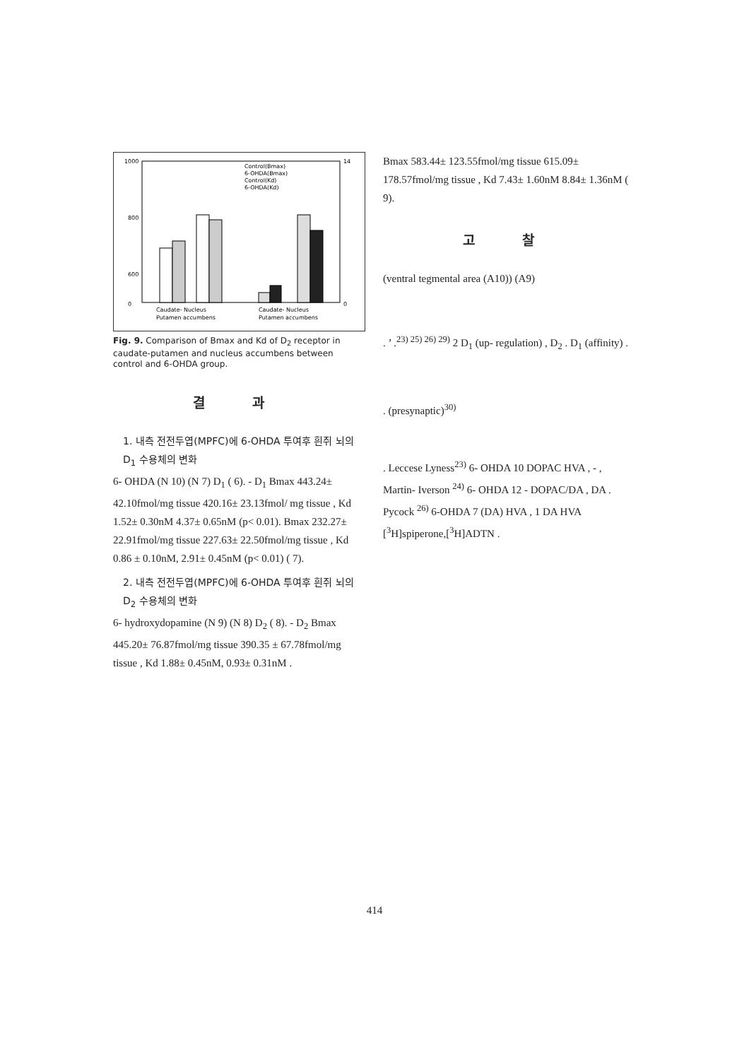1000
800
600
0
14
0
Caudate- Nucleus
Caudate- Nucleus
Putamen accumbens
Putamen accumbens
Control(Bmax)
6-OHDA(Bmax)
Control(Kd)
6-OHDA(Kd)
Fig. 9. Comparison of Bmax and Kd of D<sub>2</sub> receptor in caudate-putamen and nucleus accumbens between control and 6-OHDA group.
결 과
1. 내측 전전두엽(MPFC)에 6-OHDA 투여후 흰쥐 뇌의 D<sub>1</sub> 수용체의 변화
6- OHDA (N 10) (N 7) D<sub>1</sub> ( 6). - D<sub>1</sub> Bmax 443.24± 42.10fmol/mg tissue 420.16± 23.13fmol/ mg tissue , Kd 1.52± 0.30nM 4.37± 0.65nM (p< 0.01). Bmax 232.27± 22.91fmol/mg tissue 227.63± 22.50fmol/mg tissue , Kd 0.86 ± 0.10nM, 2.91± 0.45nM (p< 0.01) ( 7).
2. 내측 전전두엽(MPFC)에 6-OHDA 투여후 흰쥐 뇌의 D<sub>2</sub> 수용체의 변화
6- hydroxydopamine (N 9) (N 8) D<sub>2</sub> ( 8). - D<sub>2</sub> Bmax 445.20± 76.87fmol/mg tissue 390.35 ± 67.78fmol/mg tissue , Kd 1.88± 0.45nM, 0.93± 0.31nM .
Bmax 583.44± 123.55fmol/mg tissue 615.09± 178.57fmol/mg tissue , Kd 7.43± 1.60nM 8.84± 1.36nM ( 9).
고 찰
(ventral tegmental area (A10)) (A9)
. ’ .<sup>23) 25) 26) 29)</sup> 2 D<sub>1</sub> (up- regulation) , D<sub>2</sub> . D<sub>1</sub> (affinity) .
. (presynaptic)<sup>30)</sup>
. Leccese Lyness<sup>23)</sup> 6- OHDA 10 DOPAC HVA , - , Martin- Iverson <sup>24)</sup> 6- OHDA 12 - DOPAC/DA , DA . Pycock <sup>26)</sup> 6-OHDA 7 (DA) HVA , 1 DA HVA [<sup>3</sup>H]spiperone,[<sup>3</sup>H]ADTN .
414